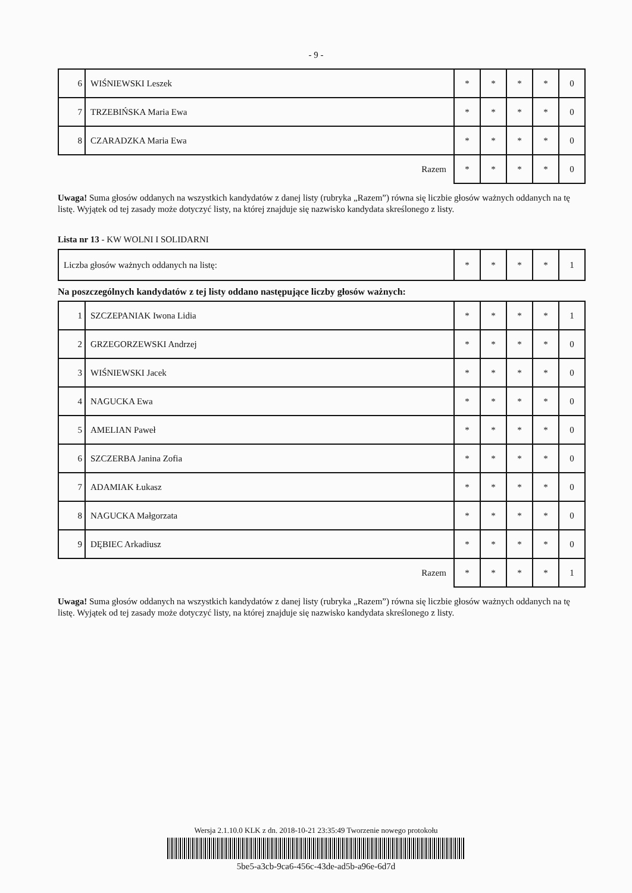- 9 -
| 6 | WIŚNIEWSKI Leszek | * | * | * | * | 0 |
| 7 | TRZEBIŃSKA Maria Ewa | * | * | * | * | 0 |
| 8 | CZARADZKA Maria Ewa | * | * | * | * | 0 |
| Razem | | * | * | * | * | 0 |
Uwaga! Suma głosów oddanych na wszystkich kandydatów z danej listy (rubryka „Razem”) równa się liczbie głosów ważnych oddanych na tę listę. Wyjątek od tej zasady może dotyczyć listy, na której znajduje się nazwisko kandydata skreślonego z listy.
Lista nr 13 - KW WOLNI I SOLIDARNI
| Liczba głosów ważnych oddanych na listę: | * | * | * | * | 1 |
Na poszczególnych kandydatów z tej listy oddano następujące liczby głosów ważnych:
| 1 | SZCZEPANIAK Iwona Lidia | * | * | * | * | 1 |
| 2 | GRZEGORZEWSKI Andrzej | * | * | * | * | 0 |
| 3 | WIŚNIEWSKI Jacek | * | * | * | * | 0 |
| 4 | NAGUCKA Ewa | * | * | * | * | 0 |
| 5 | AMELIAN Paweł | * | * | * | * | 0 |
| 6 | SZCZERBA Janina Zofia | * | * | * | * | 0 |
| 7 | ADAMIAK Łukasz | * | * | * | * | 0 |
| 8 | NAGUCKA Małgorzata | * | * | * | * | 0 |
| 9 | DĘBIEC Arkadiusz | * | * | * | * | 0 |
| Razem | | * | * | * | * | 1 |
Uwaga! Suma głosów oddanych na wszystkich kandydatów z danej listy (rubryka „Razem”) równa się liczbie głosów ważnych oddanych na tę listę. Wyjątek od tej zasady może dotyczyć listy, na której znajduje się nazwisko kandydata skreślonego z listy.
Wersja 2.1.10.0 KLK z dn. 2018-10-21 23:35:49 Tworzenie nowego protokołu
5be5-a3cb-9ca6-456c-43de-ad5b-a96e-6d7d